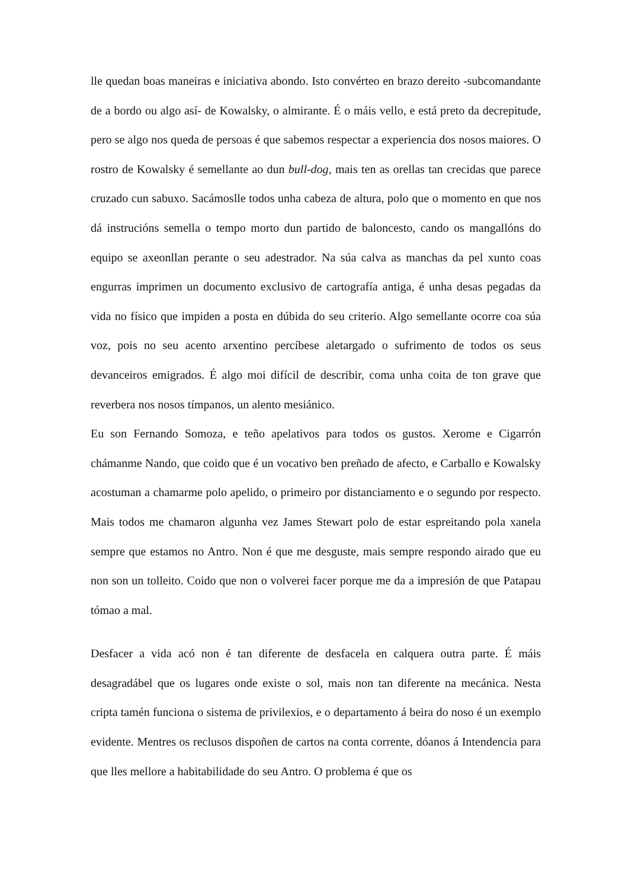lle quedan boas maneiras e iniciativa abondo. Isto convérteo en brazo dereito -subcomandante de a bordo ou algo así- de Kowalsky, o almirante. É o máis vello, e está preto da decrepitude, pero se algo nos queda de persoas é que sabemos respectar a experiencia dos nosos maiores. O rostro de Kowalsky é semellante ao dun bull-dog, mais ten as orellas tan crecidas que parece cruzado cun sabuxo. Sacámoslle todos unha cabeza de altura, polo que o momento en que nos dá instrucións semella o tempo morto dun partido de baloncesto, cando os mangallóns do equipo se axeonllan perante o seu adestrador. Na súa calva as manchas da pel xunto coas engurras imprimen un documento exclusivo de cartografía antiga, é unha desas pegadas da vida no físico que impiden a posta en dúbida do seu criterio. Algo semellante ocorre coa súa voz, pois no seu acento arxentino percíbese aletargado o sufrimento de todos os seus devanceiros emigrados. É algo moi difícil de describir, coma unha coita de ton grave que reverbera nos nosos tímpanos, un alento mesiánico.
Eu son Fernando Somoza, e teño apelativos para todos os gustos. Xerome e Cigarrón chámanme Nando, que coido que é un vocativo ben preñado de afecto, e Carballo e Kowalsky acostuman a chamarme polo apelido, o primeiro por distanciamento e o segundo por respecto. Mais todos me chamaron algunha vez James Stewart polo de estar espreitando pola xanela sempre que estamos no Antro. Non é que me desguste, mais sempre respondo airado que eu non son un tolleito. Coido que non o volverei facer porque me da a impresión de que Patapau tómao a mal.
Desfacer a vida acó non é tan diferente de desfacela en calquera outra parte. É máis desagradábel que os lugares onde existe o sol, mais non tan diferente na mecánica. Nesta cripta tamén funciona o sistema de privilexios, e o departamento á beira do noso é un exemplo evidente. Mentres os reclusos dispoñen de cartos na conta corrente, dóanos á Intendencia para que lles mellore a habitabilidade do seu Antro. O problema é que os